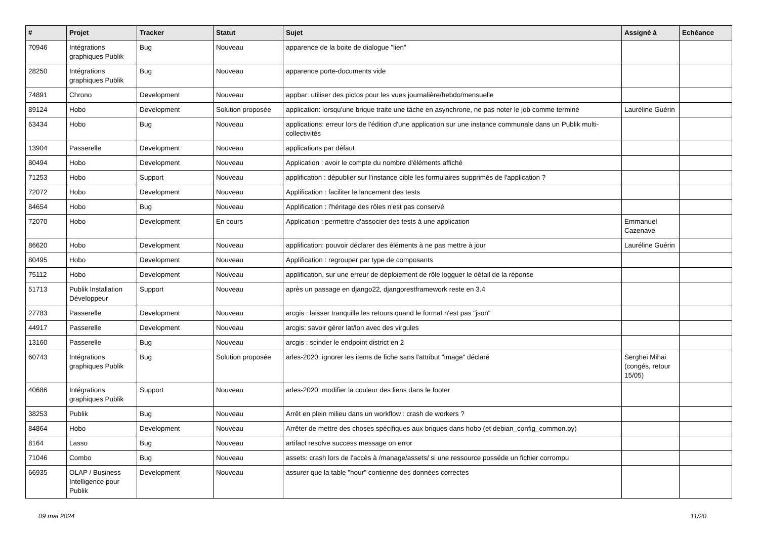| # | Projet | Tracker | Statut | Sujet | Assigné à | Echéance |
| --- | --- | --- | --- | --- | --- | --- |
| 70946 | Intégrations graphiques Publik | Bug | Nouveau | apparence de la boite de dialogue "lien" | | |
| 28250 | Intégrations graphiques Publik | Bug | Nouveau | apparence porte-documents vide | | |
| 74891 | Chrono | Development | Nouveau | appbar: utiliser des pictos pour les vues journalière/hebdo/mensuelle | | |
| 89124 | Hobo | Development | Solution proposée | application: lorsqu'une brique traite une tâche en asynchrone, ne pas noter le job comme terminé | Lauréline Guérin | |
| 63434 | Hobo | Bug | Nouveau | applications: erreur lors de l'édition d'une application sur une instance communale dans un Publik multi-collectivités | | |
| 13904 | Passerelle | Development | Nouveau | applications par défaut | | |
| 80494 | Hobo | Development | Nouveau | Application : avoir le compte du nombre d'éléments affiché | | |
| 71253 | Hobo | Support | Nouveau | applification : dépublier sur l'instance cible les formulaires supprimés de l'application ? | | |
| 72072 | Hobo | Development | Nouveau | Applification : faciliter le lancement des tests | | |
| 84654 | Hobo | Bug | Nouveau | Applification : l'héritage des rôles n'est pas conservé | | |
| 72070 | Hobo | Development | En cours | Application : permettre d'associer des tests à une application | Emmanuel Cazenave | |
| 86620 | Hobo | Development | Nouveau | applification: pouvoir déclarer des éléments à ne pas mettre à jour | Lauréline Guérin | |
| 80495 | Hobo | Development | Nouveau | Applification : regrouper par type de composants | | |
| 75112 | Hobo | Development | Nouveau | applification, sur une erreur de déploiement de rôle logguer le détail de la réponse | | |
| 51713 | Publik Installation Développeur | Support | Nouveau | après un passage en django22, djangorestframework reste en 3.4 | | |
| 27783 | Passerelle | Development | Nouveau | arcgis : laisser tranquille les retours quand le format n'est pas "json" | | |
| 44917 | Passerelle | Development | Nouveau | arcgis: savoir gérer lat/lon avec des virgules | | |
| 13160 | Passerelle | Bug | Nouveau | arcgis : scinder le endpoint district en 2 | | |
| 60743 | Intégrations graphiques Publik | Bug | Solution proposée | arles-2020: ignorer les items de fiche sans l'attribut "image" déclaré | Serghei Mihai (congés, retour 15/05) | |
| 40686 | Intégrations graphiques Publik | Support | Nouveau | arles-2020: modifier la couleur des liens dans le footer | | |
| 38253 | Publik | Bug | Nouveau | Arrêt en plein milieu dans un workflow : crash de workers ? | | |
| 84864 | Hobo | Development | Nouveau | Arrêter de mettre des choses spécifiques aux briques dans hobo (et debian_config_common.py) | | |
| 8164 | Lasso | Bug | Nouveau | artifact resolve success message on error | | |
| 71046 | Combo | Bug | Nouveau | assets: crash lors de l'accès à /manage/assets/ si une ressource posséde un fichier corrompu | | |
| 66935 | OLAP / Business Intelligence pour Publik | Development | Nouveau | assurer que la table "hour" contienne des données correctes | | |
09 mai 2024 11/20